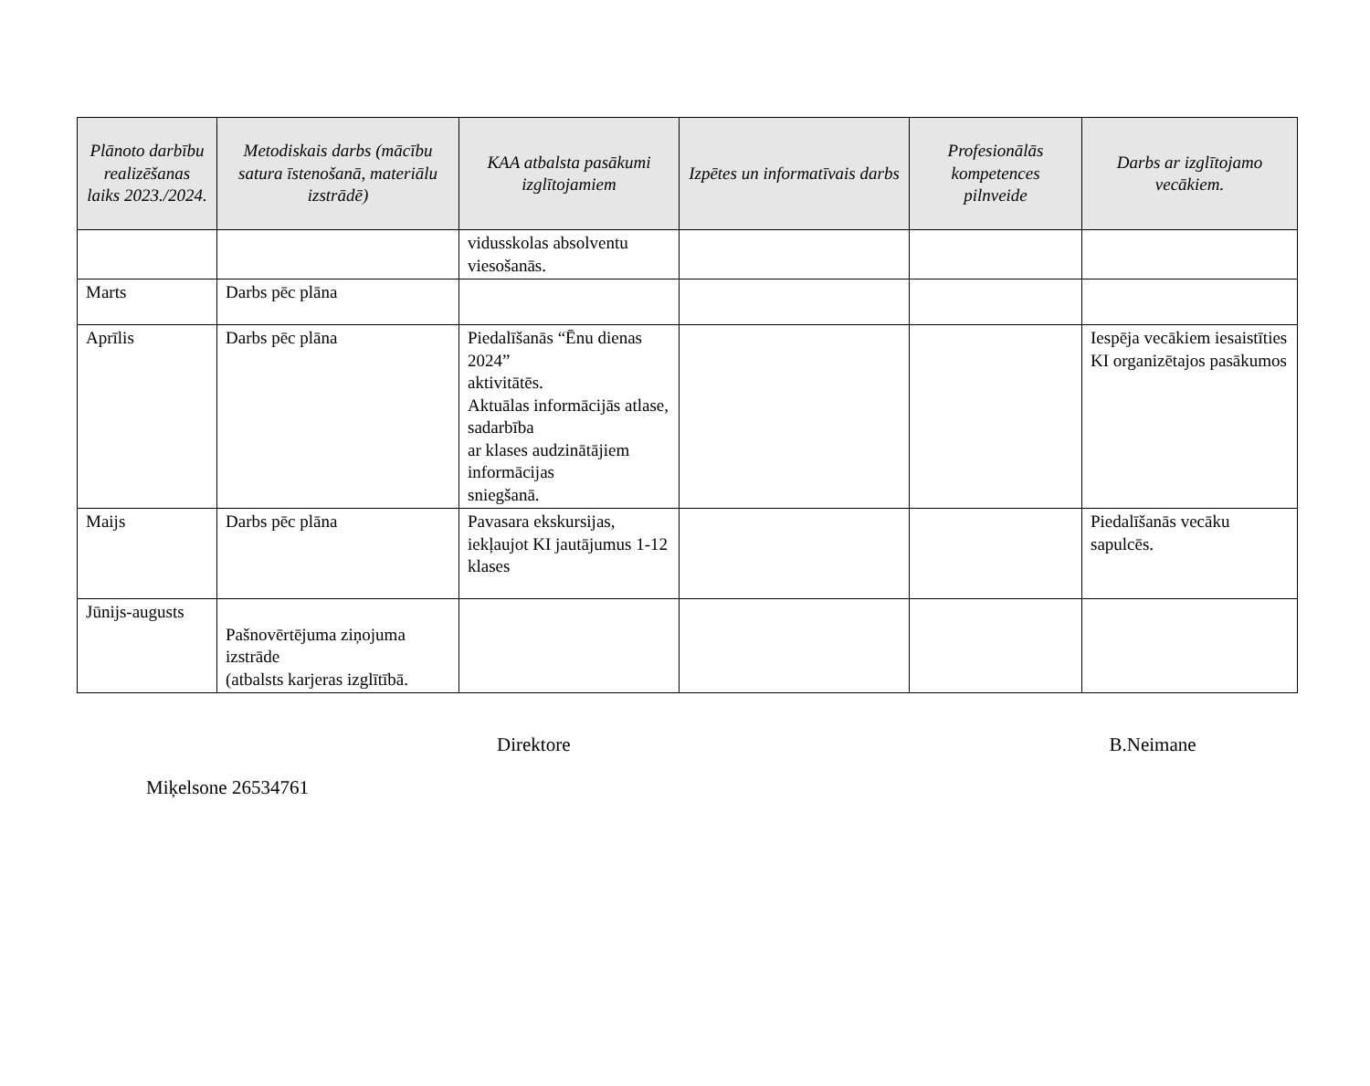| Plānoto darbību realizēšanas laiks 2023./2024. | Metodiskais darbs (mācību satura īstenošanā, materiālu izstrādē) | KAA atbalsta pasākumi izglītojamiem | Izpētes un informatīvais darbs | Profesionālās kompetences pilnveide | Darbs ar izglītojamo vecākiem. |
| --- | --- | --- | --- | --- | --- |
| | | vidusskolas absolventu viesošanās. | | | |
| Marts | Darbs pēc plāna | | | | |
| Aprīlis | Darbs pēc plāna | Piedalīšanās “Ēnu dienas 2024” aktivitātēs. Aktuālas informācijās atlase, sadarbība ar klases audzinātājiem informācijas sniegšanā. | | | Iespēja vecākiem iesaistīties KI organizētajos pasākumos |
| Maijs | Darbs pēc plāna | Pavasara ekskursijas, iekļaujot KI jautājumus 1-12 klases | | | Piedalīšanās vecāku sapulcēs. |
| Jūnijs-augusts | Pašnovērtējuma ziņojuma izstrāde (atbalsts karjeras izglītībā. | | | | |
Direktore B.Neimane
Miķelsone 26534761